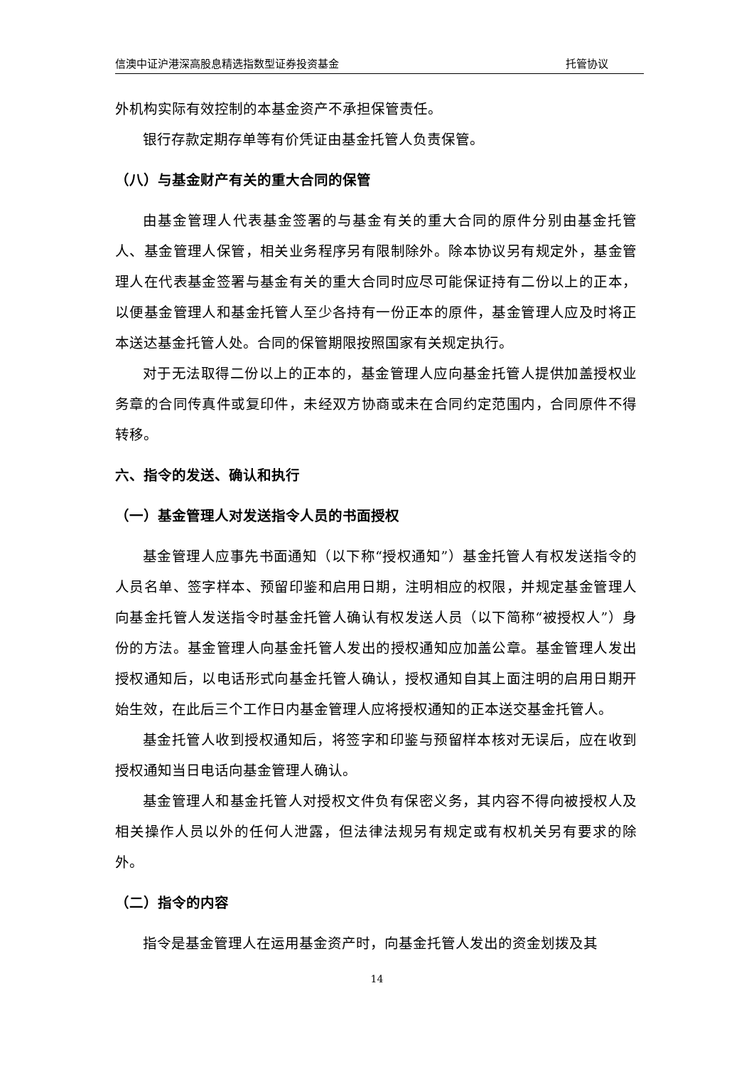信澳中证沪港深高股息精选指数型证券投资基金 托管协议
外机构实际有效控制的本基金资产不承担保管责任。
银行存款定期存单等有价凭证由基金托管人负责保管。
（八）与基金财产有关的重大合同的保管
由基金管理人代表基金签署的与基金有关的重大合同的原件分别由基金托管人、基金管理人保管，相关业务程序另有限制除外。除本协议另有规定外，基金管理人在代表基金签署与基金有关的重大合同时应尽可能保证持有二份以上的正本，以便基金管理人和基金托管人至少各持有一份正本的原件，基金管理人应及时将正本送达基金托管人处。合同的保管期限按照国家有关规定执行。
对于无法取得二份以上的正本的，基金管理人应向基金托管人提供加盖授权业务章的合同传真件或复印件，未经双方协商或未在合同约定范围内，合同原件不得转移。
六、指令的发送、确认和执行
（一）基金管理人对发送指令人员的书面授权
基金管理人应事先书面通知（以下称“授权通知”）基金托管人有权发送指令的人员名单、签字样本、预留印鉴和启用日期，注明相应的权限，并规定基金管理人向基金托管人发送指令时基金托管人确认有权发送人员（以下简称“被授权人”）身份的方法。基金管理人向基金托管人发出的授权通知应加盖公章。基金管理人发出授权通知后，以电话形式向基金托管人确认，授权通知自其上面注明的启用日期开始生效，在此后三个工作日内基金管理人应将授权通知的正本送交基金托管人。
基金托管人收到授权通知后，将签字和印鉴与预留样本核对无误后，应在收到授权通知当日电话向基金管理人确认。
基金管理人和基金托管人对授权文件负有保密义务，其内容不得向被授权人及相关操作人员以外的任何人泄露，但法律法规另有规定或有权机关另有要求的除外。
（二）指令的内容
指令是基金管理人在运用基金资产时，向基金托管人发出的资金划拨及其
14